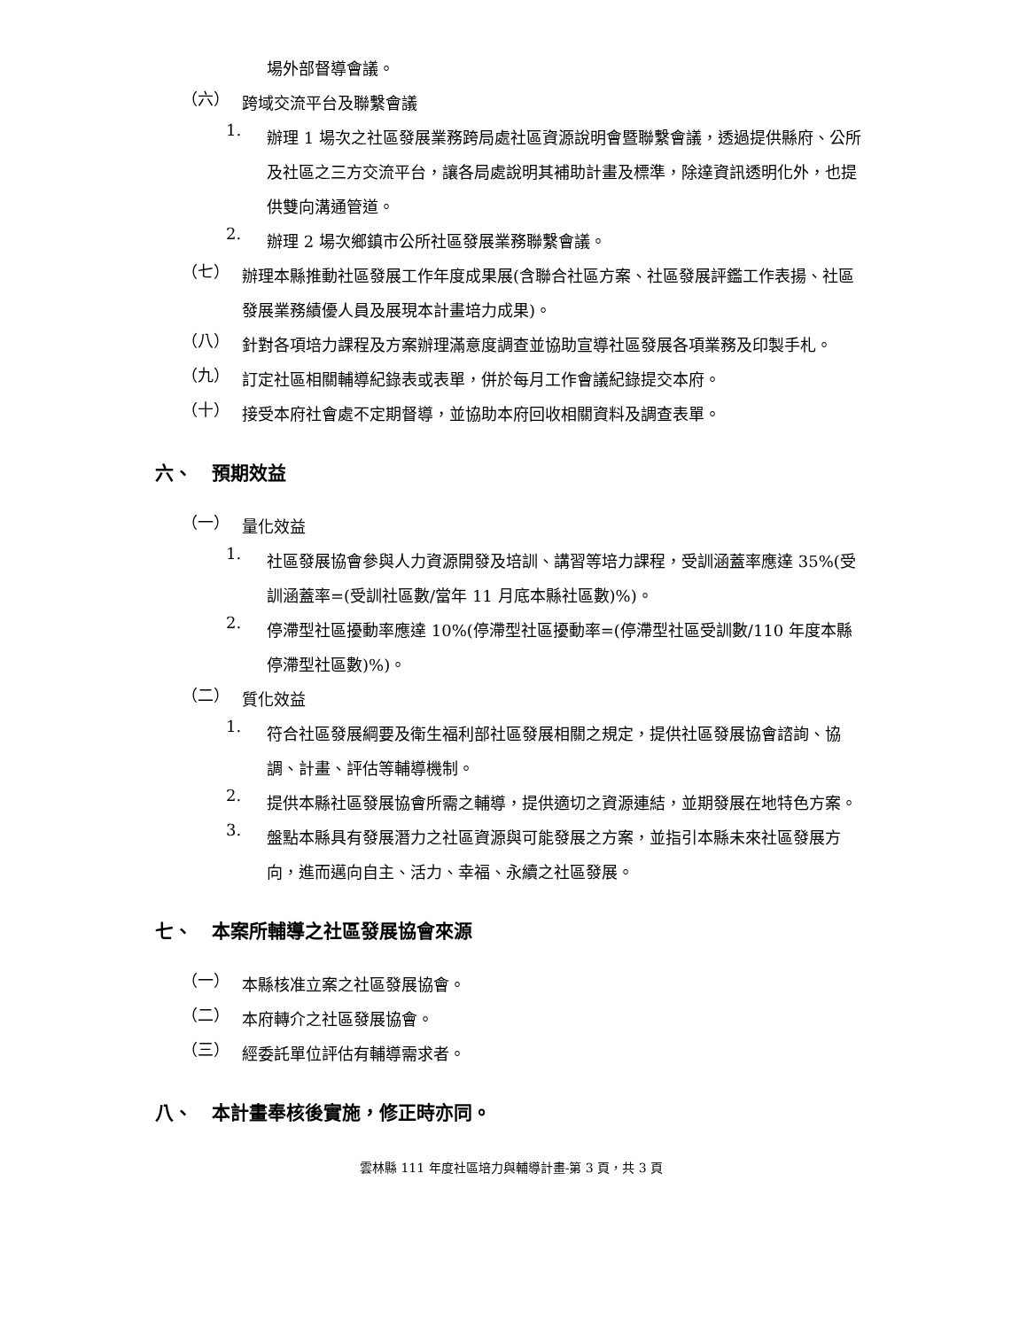場外部督導會議。
（六）
跨域交流平台及聯繫會議
1.
辦理 1 場次之社區發展業務跨局處社區資源說明會暨聯繫會議，透過提供縣府、公所及社區之三方交流平台，讓各局處說明其補助計畫及標準，除達資訊透明化外，也提供雙向溝通管道。
2.
辦理 2 場次鄉鎮市公所社區發展業務聯繫會議。
（七）
辦理本縣推動社區發展工作年度成果展(含聯合社區方案、社區發展評鑑工作表揚、社區發展業務績優人員及展現本計畫培力成果)。
（八）
針對各項培力課程及方案辦理滿意度調查並協助宣導社區發展各項業務及印製手札。
（九）
訂定社區相關輔導紀錄表或表單，併於每月工作會議紀錄提交本府。
（十）
接受本府社會處不定期督導，並協助本府回收相關資料及調查表單。
六、 預期效益
（一）
量化效益
1.
社區發展協會參與人力資源開發及培訓、講習等培力課程，受訓涵蓋率應達 35%(受訓涵蓋率=(受訓社區數/當年 11 月底本縣社區數)%)。
2.
停滯型社區擾動率應達 10%(停滯型社區擾動率=(停滯型社區受訓數/110 年度本縣停滯型社區數)%)。
（二）
質化效益
1.
符合社區發展綱要及衛生福利部社區發展相關之規定，提供社區發展協會諮詢、協調、計畫、評估等輔導機制。
2.
提供本縣社區發展協會所需之輔導，提供適切之資源連結，並期發展在地特色方案。
3.
盤點本縣具有發展潛力之社區資源與可能發展之方案，並指引本縣未來社區發展方向，進而邁向自主、活力、幸福、永續之社區發展。
七、 本案所輔導之社區發展協會來源
（一）
本縣核准立案之社區發展協會。
（二）
本府轉介之社區發展協會。
（三）
經委託單位評估有輔導需求者。
八、 本計畫奉核後實施，修正時亦同。
雲林縣 111 年度社區培力與輔導計畫-第 3 頁，共 3 頁